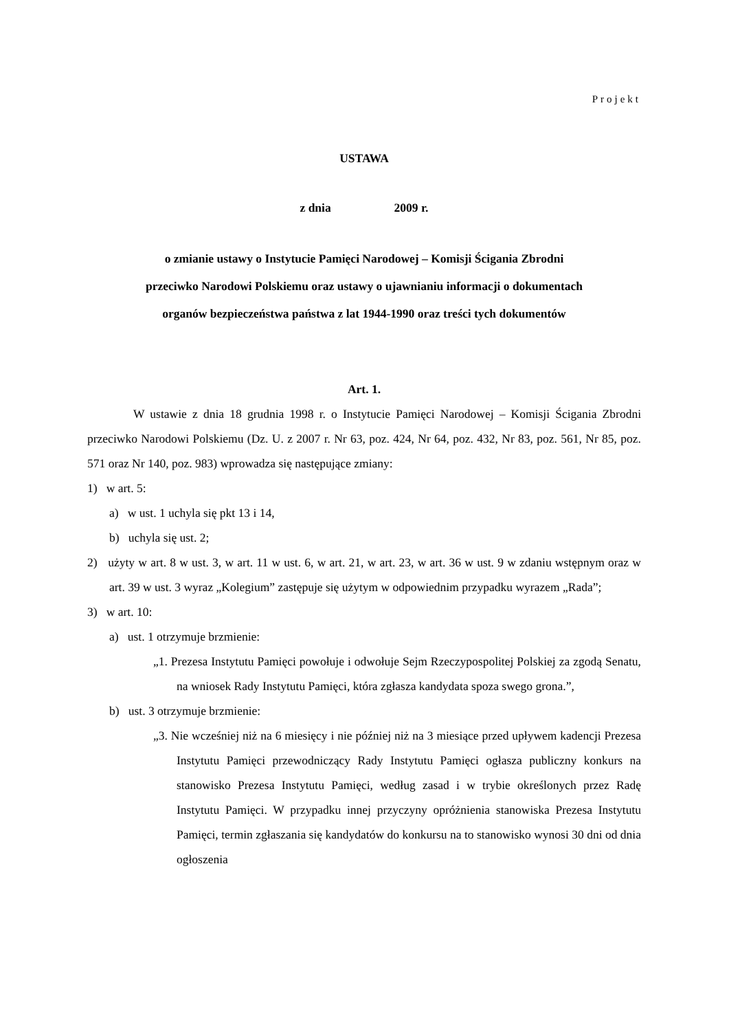Projekt
USTAWA
z dnia 2009 r.
o zmianie ustawy o Instytucie Pamięci Narodowej – Komisji Ścigania Zbrodni
przeciwko Narodowi Polskiemu oraz ustawy o ujawnianiu informacji o dokumentach
organów bezpieczeństwa państwa z lat 1944-1990 oraz treści tych dokumentów
Art. 1.
W ustawie z dnia 18 grudnia 1998 r. o Instytucie Pamięci Narodowej – Komisji Ścigania Zbrodni przeciwko Narodowi Polskiemu (Dz. U. z 2007 r. Nr 63, poz. 424, Nr 64, poz. 432, Nr 83, poz. 561, Nr 85, poz. 571 oraz Nr 140, poz. 983) wprowadza się następujące zmiany:
1) w art. 5:
a) w ust. 1 uchyla się pkt 13 i 14,
b) uchyla się ust. 2;
2) użyty w art. 8 w ust. 3, w art. 11 w ust. 6, w art. 21, w art. 23, w art. 36 w ust. 9 w zdaniu wstępnym oraz w art. 39 w ust. 3 wyraz „Kolegium” zastępuje się użytym w odpowiednim przypadku wyrazem „Rada”;
3) w art. 10:
a) ust. 1 otrzymuje brzmienie:
„1. Prezesa Instytutu Pamięci powołuje i odwołuje Sejm Rzeczypospolitej Polskiej za zgodą Senatu, na wniosek Rady Instytutu Pamięci, która zgłasza kandydata spoza swego grona.”,
b) ust. 3 otrzymuje brzmienie:
„3. Nie wcześniej niż na 6 miesięcy i nie później niż na 3 miesiące przed upływem kadencji Prezesa Instytutu Pamięci przewodniczący Rady Instytutu Pamięci ogłasza publiczny konkurs na stanowisko Prezesa Instytutu Pamięci, według zasad i w trybie określonych przez Radę Instytutu Pamięci. W przypadku innej przyczyny opróżnienia stanowiska Prezesa Instytutu Pamięci, termin zgłaszania się kandydatów do konkursu na to stanowisko wynosi 30 dni od dnia ogłoszenia